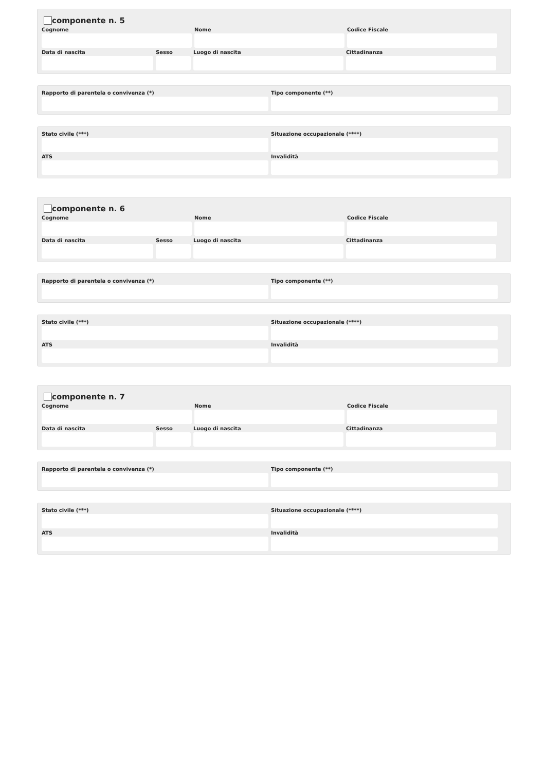componente n. 5
Cognome Nome Codice Fiscale
Data di nascita Sesso Luogo di nascita Cittadinanza
Rapporto di parentela o convivenza (*) Tipo componente (**)
Stato civile (***) Situazione occupazionale (****)
ATS Invalidità
componente n. 6
Cognome Nome Codice Fiscale
Data di nascita Sesso Luogo di nascita Cittadinanza
Rapporto di parentela o convivenza (*) Tipo componente (**)
Stato civile (***) Situazione occupazionale (****)
ATS Invalidità
componente n. 7
Cognome Nome Codice Fiscale
Data di nascita Sesso Luogo di nascita Cittadinanza
Rapporto di parentela o convivenza (*) Tipo componente (**)
Stato civile (***) Situazione occupazionale (****)
ATS Invalidità